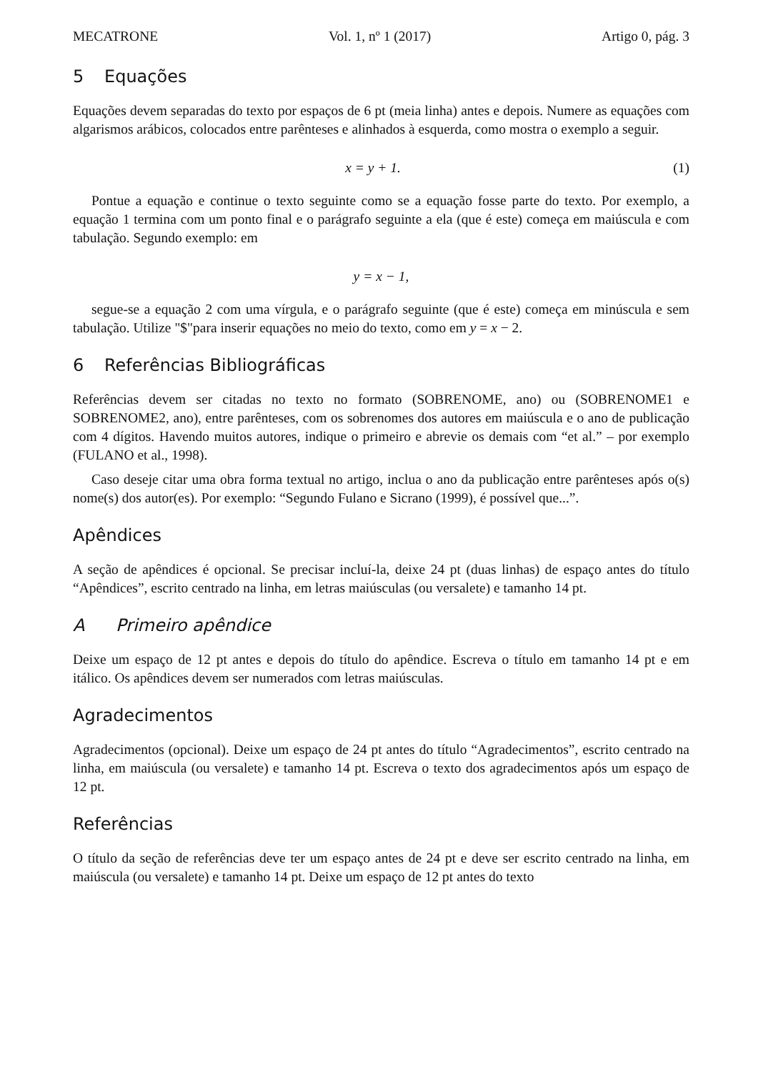MECATRONE Vol. 1, nº 1 (2017) Artigo 0, pág. 3
5 Equações
Equações devem separadas do texto por espaços de 6 pt (meia linha) antes e depois. Numere as equações com algarismos arábicos, colocados entre parênteses e alinhados à esquerda, como mostra o exemplo a seguir.
x = y + 1. (1)
Pontue a equação e continue o texto seguinte como se a equação fosse parte do texto. Por exemplo, a equação 1 termina com um ponto final e o parágrafo seguinte a ela (que é este) começa em maiúscula e com tabulação. Segundo exemplo: em
y = x − 1,
segue-se a equação 2 com uma vírgula, e o parágrafo seguinte (que é este) começa em minúscula e sem tabulação. Utilize "$"para inserir equações no meio do texto, como em y = x − 2.
6 Referências Bibliográficas
Referências devem ser citadas no texto no formato (SOBRENOME, ano) ou (SOBRENOME1 e SOBRENOME2, ano), entre parênteses, com os sobrenomes dos autores em maiúscula e o ano de publicação com 4 dígitos. Havendo muitos autores, indique o primeiro e abrevie os demais com “et al.” – por exemplo (FULANO et al., 1998).
Caso deseje citar uma obra forma textual no artigo, inclua o ano da publicação entre parênteses após o(s) nome(s) dos autor(es). Por exemplo: “Segundo Fulano e Sicrano (1999), é possível que...”.
Apêndices
A seção de apêndices é opcional. Se precisar incluí-la, deixe 24 pt (duas linhas) de espaço antes do título “Apêndices”, escrito centrado na linha, em letras maiúsculas (ou versalete) e tamanho 14 pt.
A Primeiro apêndice
Deixe um espaço de 12 pt antes e depois do título do apêndice. Escreva o título em tamanho 14 pt e em itálico. Os apêndices devem ser numerados com letras maiúsculas.
Agradecimentos
Agradecimentos (opcional). Deixe um espaço de 24 pt antes do título “Agradecimentos”, escrito centrado na linha, em maiúscula (ou versalete) e tamanho 14 pt. Escreva o texto dos agradecimentos após um espaço de 12 pt.
Referências
O título da seção de referências deve ter um espaço antes de 24 pt e deve ser escrito centrado na linha, em maiúscula (ou versalete) e tamanho 14 pt. Deixe um espaço de 12 pt antes do texto